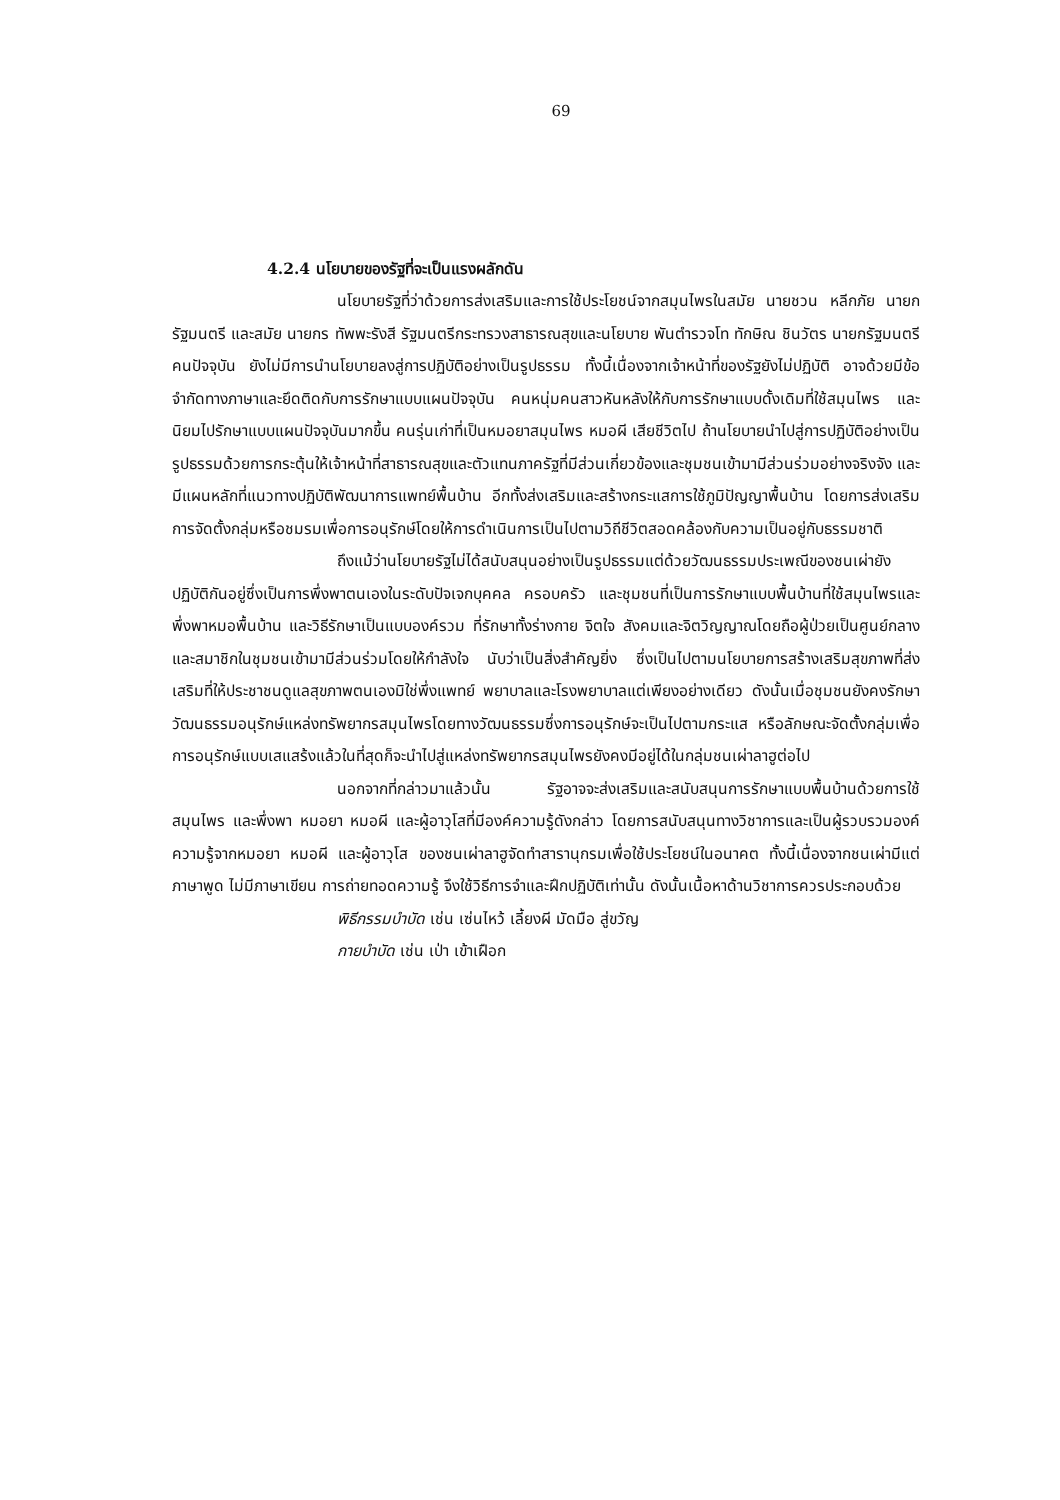69
4.2.4 นโยบายของรัฐที่จะเป็นแรงผลักดัน
นโยบายรัฐที่ว่าด้วยการส่งเสริมและการใช้ประโยชน์จากสมุนไพรในสมัย นายชวน หลีกภัย นายกรัฐมนตรี และสมัย นายกร ทัพพะรังสี รัฐมนตรีกระทรวงสาธารณสุขและนโยบาย พันตำรวจโท ทักษิณ ชินวัตร นายกรัฐมนตรีคนปัจจุบัน ยังไม่มีการนำนโยบายลงสู่การปฏิบัติอย่างเป็นรูปธรรม ทั้งนี้เนื่องจากเจ้าหน้าที่ของรัฐยังไม่ปฏิบัติ อาจด้วยมีข้อจำกัดทางภาษาและยึดติดกับการรักษาแบบแผนปัจจุบัน คนหนุ่มคนสาวหันหลังให้กับการรักษาแบบดั้งเดิมที่ใช้สมุนไพร และนิยมไปรักษาแบบแผนปัจจุบันมากขึ้น คนรุ่นเก่าที่เป็นหมอยาสมุนไพร หมอผี เสียชีวิตไป ถ้านโยบายนำไปสู่การปฏิบัติอย่างเป็นรูปธรรมด้วยการกระตุ้นให้เจ้าหน้าที่สาธารณสุขและตัวแทนภาครัฐที่มีส่วนเกี่ยวข้องและชุมชนเข้ามามีส่วนร่วมอย่างจริงจัง และมีแผนหลักที่แนวทางปฏิบัติพัฒนาการแพทย์พื้นบ้าน อีกทั้งส่งเสริมและสร้างกระแสการใช้ภูมิปัญญาพื้นบ้าน โดยการส่งเสริมการจัดตั้งกลุ่มหรือชมรมเพื่อการอนุรักษ์โดยให้การดำเนินการเป็นไปตามวิถีชีวิตสอดคล้องกับความเป็นอยู่กับธรรมชาติ
ถึงแม้ว่านโยบายรัฐไม่ได้สนับสนุนอย่างเป็นรูปธรรมแต่ด้วยวัฒนธรรมประเพณีของชนเผ่ายังปฏิบัติกันอยู่ซึ่งเป็นการพึ่งพาตนเองในระดับปัจเจกบุคคล ครอบครัว และชุมชนที่เป็นการรักษาแบบพื้นบ้านที่ใช้สมุนไพรและพึ่งพาหมอพื้นบ้าน และวิธีรักษาเป็นแบบองค์รวม ที่รักษาทั้งร่างกาย จิตใจ สังคมและจิตวิญญาณโดยถือผู้ป่วยเป็นศูนย์กลางและสมาชิกในชุมชนเข้ามามีส่วนร่วมโดยให้กำลังใจ นับว่าเป็นสิ่งสำคัญยิ่ง ซึ่งเป็นไปตามนโยบายการสร้างเสริมสุขภาพที่ส่งเสริมที่ให้ประชาชนดูแลสุขภาพตนเองมิใช่พึ่งแพทย์ พยาบาลและโรงพยาบาลแต่เพียงอย่างเดียว ดังนั้นเมื่อชุมชนยังคงรักษาวัฒนธรรมอนุรักษ์แหล่งทรัพยากรสมุนไพรโดยทางวัฒนธรรมซึ่งการอนุรักษ์จะเป็นไปตามกระแส หรือลักษณะจัดตั้งกลุ่มเพื่อการอนุรักษ์แบบเสแสร้งแล้วในที่สุดก็จะนำไปสู่แหล่งทรัพยากรสมุนไพรยังคงมีอยู่ได้ในกลุ่มชนเผ่าลาฮูต่อไป
นอกจากที่กล่าวมาแล้วนั้น รัฐอาจจะส่งเสริมและสนับสนุนการรักษาแบบพื้นบ้านด้วยการใช้สมุนไพร และพึ่งพา หมอยา หมอผี และผู้อาวุโสที่มีองค์ความรู้ดังกล่าว โดยการสนับสนุนทางวิชาการและเป็นผู้รวบรวมองค์ความรู้จากหมอยา หมอผี และผู้อาวุโส ของชนเผ่าลาฮูจัดทำสารานุกรมเพื่อใช้ประโยชน์ในอนาคต ทั้งนี้เนื่องจากชนเผ่ามีแต่ภาษาพูด ไม่มีภาษาเขียน การถ่ายทอดความรู้ จึงใช้วิธีการจำและฝึกปฏิบัติเท่านั้น ดังนั้นเนื้อหาด้านวิชาการควรประกอบด้วย
พิธีกรรมบำบัด เช่น เซ่นไหว้ เลี้ยงผี มัดมือ สู่ขวัญ
กายบำบัด เช่น เป่า เข้าเฝือก